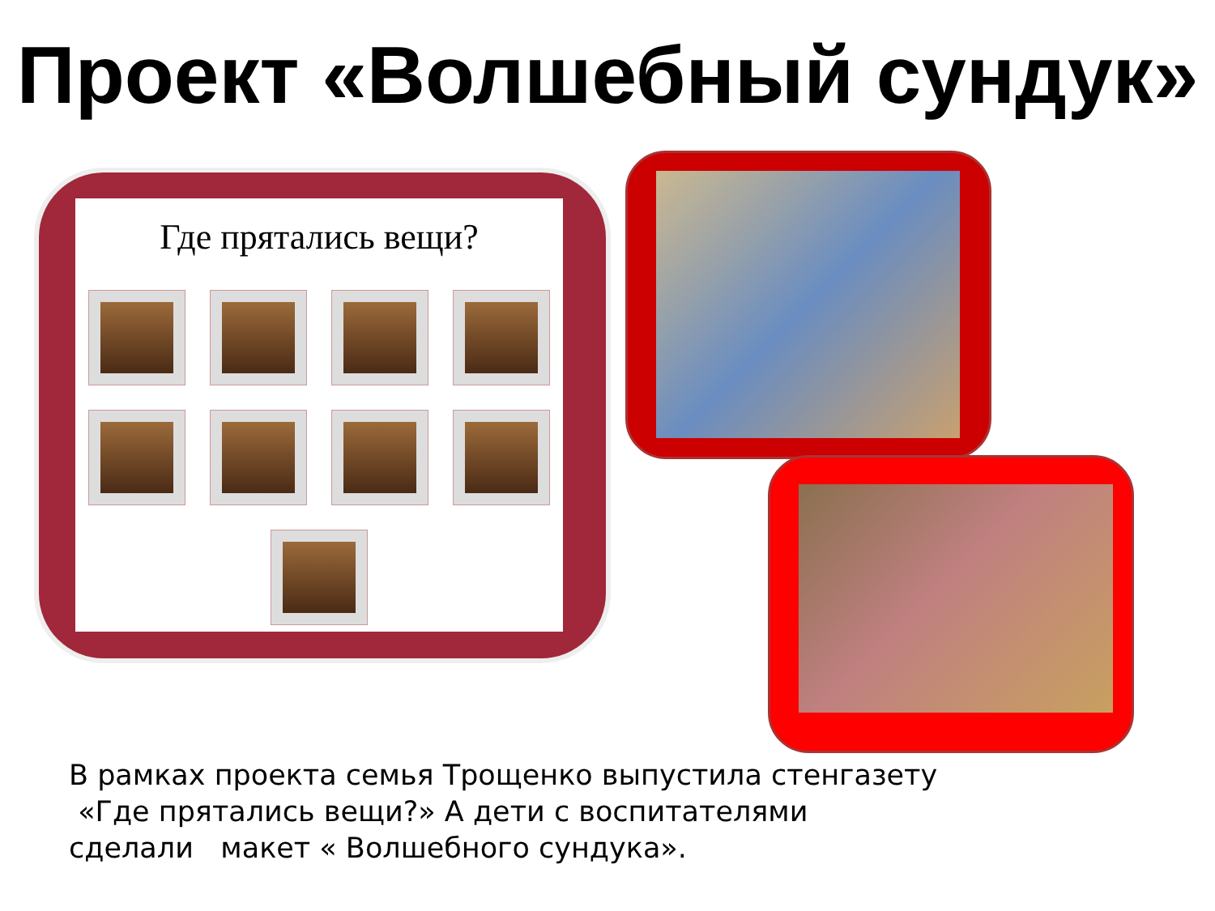Проект «Волшебный сундук»
Где прятались вещи?
В рамках проекта семья Трощенко выпустила стенгазету
«Где прятались вещи?» А дети с воспитателями
сделали макет « Волшебного сундука».